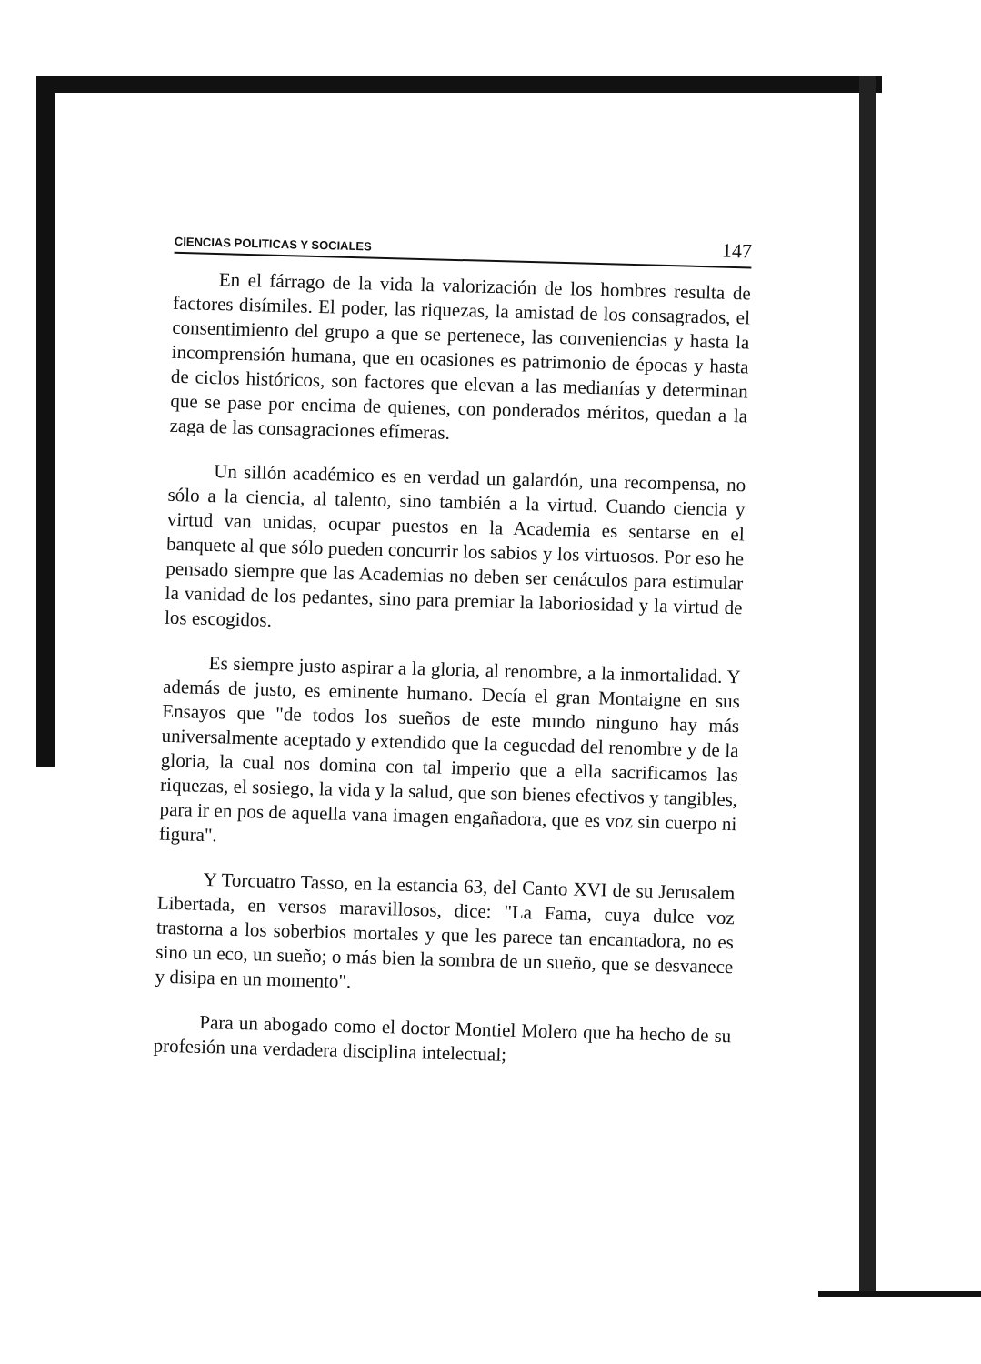CIENCIAS POLITICAS Y SOCIALES 147
En el fárrago de la vida la valorización de los hombres resulta de factores disímiles. El poder, las riquezas, la amistad de los consagrados, el consentimiento del grupo a que se pertenece, las conveniencias y hasta la incomprensión humana, que en ocasiones es patrimonio de épocas y hasta de ciclos históricos, son factores que elevan a las medianías y determinan que se pase por encima de quienes, con ponderados méritos, quedan a la zaga de las consagraciones efímeras.
Un sillón académico es en verdad un galardón, una recompensa, no sólo a la ciencia, al talento, sino también a la virtud. Cuando ciencia y virtud van unidas, ocupar puestos en la Academia es sentarse en el banquete al que sólo pueden concurrir los sabios y los virtuosos. Por eso he pensado siempre que las Academias no deben ser cenáculos para estimular la vanidad de los pedantes, sino para premiar la laboriosidad y la virtud de los escogidos.
Es siempre justo aspirar a la gloria, al renombre, a la inmortalidad. Y además de justo, es eminente humano. Decía el gran Montaigne en sus Ensayos que "de todos los sueños de este mundo ninguno hay más universalmente aceptado y extendido que la ceguedad del renombre y de la gloria, la cual nos domina con tal imperio que a ella sacrificamos las riquezas, el sosiego, la vida y la salud, que son bienes efectivos y tangibles, para ir en pos de aquella vana imagen engañadora, que es voz sin cuerpo ni figura".
Y Torcuatro Tasso, en la estancia 63, del Canto XVI de su Jerusalem Libertada, en versos maravillosos, dice: "La Fama, cuya dulce voz trastorna a los soberbios mortales y que les parece tan encantadora, no es sino un eco, un sueño; o más bien la sombra de un sueño, que se desvanece y disipa en un momento".
Para un abogado como el doctor Montiel Molero que ha hecho de su profesión una verdadera disciplina intelectual;